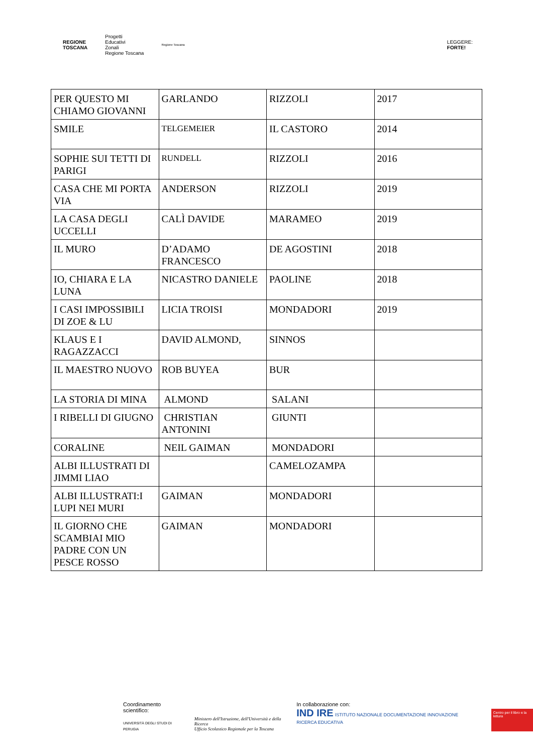REGIONE
TOSCANA
Progetti
Educativi
Zonali
Regione Toscana
Regione Toscana
LEGGERE:
FORTE!
| PER QUESTO MI CHIAMO GIOVANNI | GARLANDO | RIZZOLI | 2017 |
| SMILE | TELGEMEIER | IL CASTORO | 2014 |
| SOPHIE SUI TETTI DI PARIGI | RUNDELL | RIZZOLI | 2016 |
| CASA CHE MI PORTA VIA | ANDERSON | RIZZOLI | 2019 |
| LA CASA DEGLI UCCELLI | CALÌ DAVIDE | MARAMEO | 2019 |
| IL MURO | D’ADAMO FRANCESCO | DE AGOSTINI | 2018 |
| IO, CHIARA E LA LUNA | NICASTRO DANIELE | PAOLINE | 2018 |
| I CASI IMPOSSIBILI DI ZOE & LU | LICIA TROISI | MONDADORI | 2019 |
| KLAUS E I RAGAZZACCI | DAVID ALMOND, | SINNOS | |
| IL MAESTRO NUOVO | ROB BUYEA | BUR | |
| LA STORIA DI MINA | ALMOND | SALANI | |
| I RIBELLI DI GIUGNO | CHRISTIAN ANTONINI | GIUNTI | |
| CORALINE | NEIL GAIMAN | MONDADORI | |
| ALBI ILLUSTRATI DI JIMMI LIAO | | CAMELOZAMPA | |
| ALBI ILLUSTRATI:I LUPI NEI MURI | GAIMAN | MONDADORI | |
| IL GIORNO CHE SCAMBIAI MIO PADRE CON UN PESCE ROSSO | GAIMAN | MONDADORI | |
Coordinamento scientifico:
UNIVERSITÀ DEGLI STUDI DI PERUGIA
Ministero dell'Istruzione, dell'Università e della Ricerca
Ufficio Scolastico Regionale per la Toscana
In collaborazione con:
IND IRE ISTITUTO NAZIONALE DOCUMENTAZIONE INNOVAZIONE RICERCA EDUCATIVA
Centro per il libro e la lettura